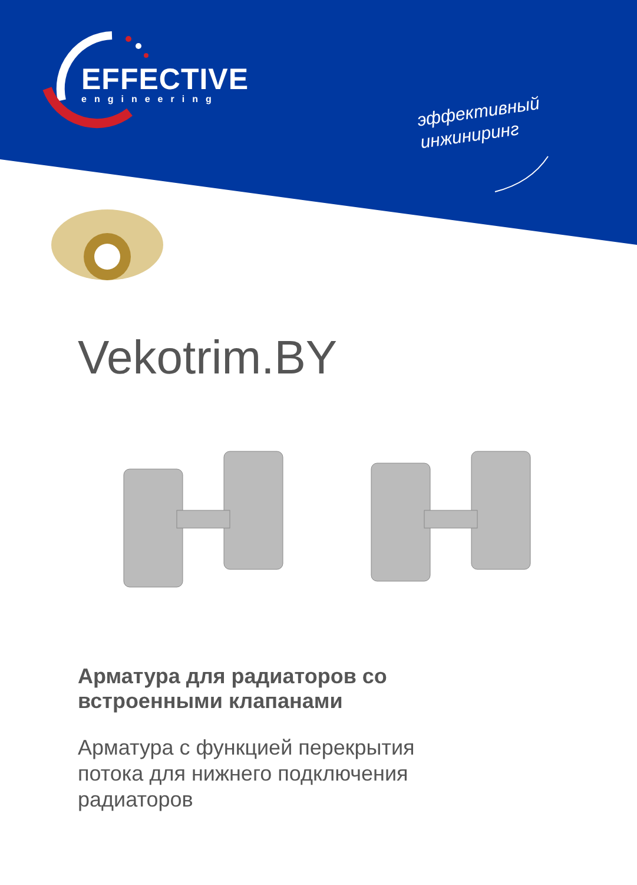EFFECTIVE
engineering
эффективный
инжиниринг
Vekotrim.BY
Арматура для радиаторов со
встроенными клапанами
Арматура с функцией перекрытия
потока для нижнего подключения
радиаторов